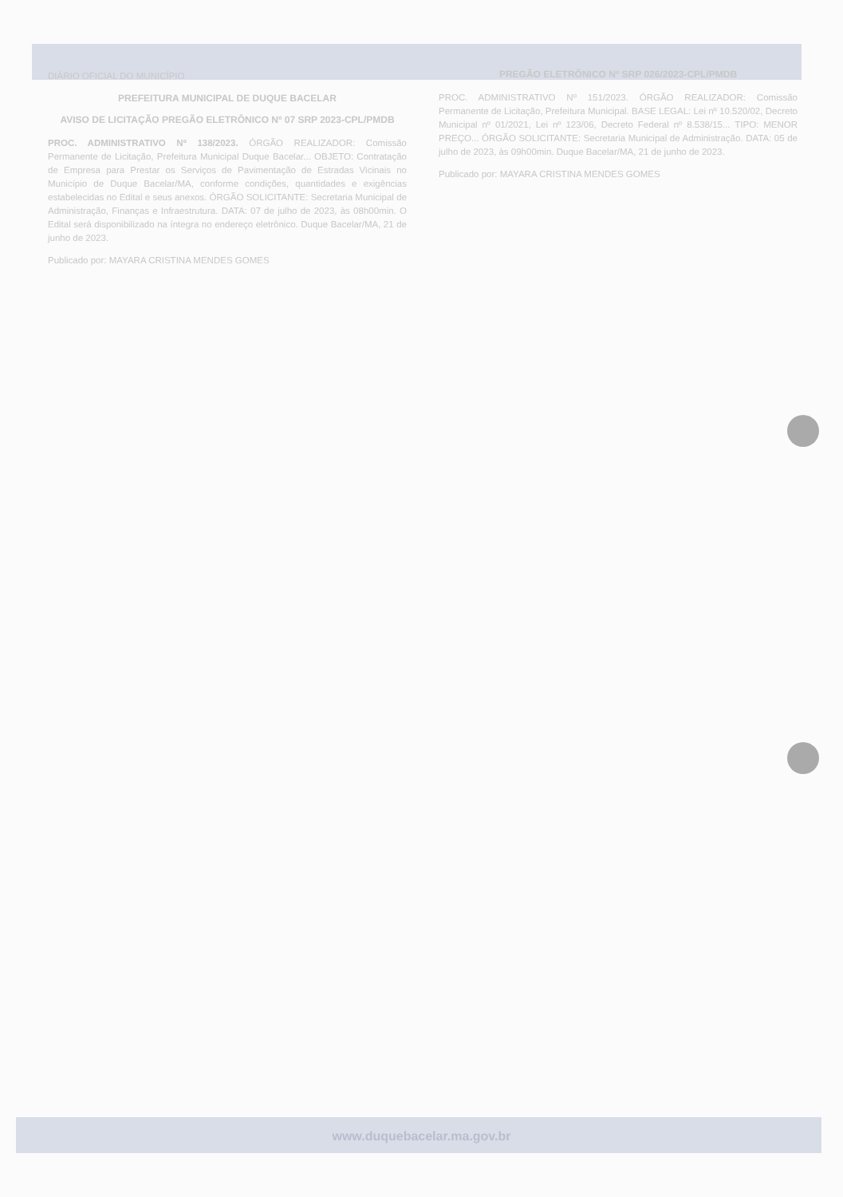DIÁRIO OFICIAL DO MUNICÍPIO
PREFEITURA MUNICIPAL DE DUQUE BACELAR
AVISO DE LICITAÇÃO PREGÃO ELETRÔNICO Nº 07 SRP 2023-CPL/PMDB
PROC. ADMINISTRATIVO Nº 138/2023. ÓRGÃO REALIZADOR: Comissão Permanente de Licitação, Prefeitura Municipal Duque Bacelar... OBJETO: Contratação de Empresa para Prestar os Serviços de Pavimentação de Estradas Vicinais no Município de Duque Bacelar/MA, conforme condições, quantidades e exigências estabelecidas no Edital e seus anexos. ÓRGÃO SOLICITANTE: Secretaria Municipal de Administração, Finanças e Infraestrutura. DATA: 07 de julho de 2023, às 08h00min. O Edital será disponibilizado na íntegra no endereço eletrônico. Duque Bacelar/MA, 21 de junho de 2023.
Publicado por: MAYARA CRISTINA MENDES GOMES
PREGÃO ELETRÔNICO Nº SRP 026/2023-CPL/PMDB
PROC. ADMINISTRATIVO Nº 151/2023. ÓRGÃO REALIZADOR: Comissão Permanente de Licitação, Prefeitura Municipal. BASE LEGAL: Lei nº 10.520/02, Decreto Municipal nº 01/2021, Lei nº 123/06, Decreto Federal nº 8.538/15... TIPO: MENOR PREÇO... ÓRGÃO SOLICITANTE: Secretaria Municipal de Administração. DATA: 05 de julho de 2023, às 09h00min. Duque Bacelar/MA, 21 de junho de 2023.
Publicado por: MAYARA CRISTINA MENDES GOMES
www.duquebacelar.ma.gov.br